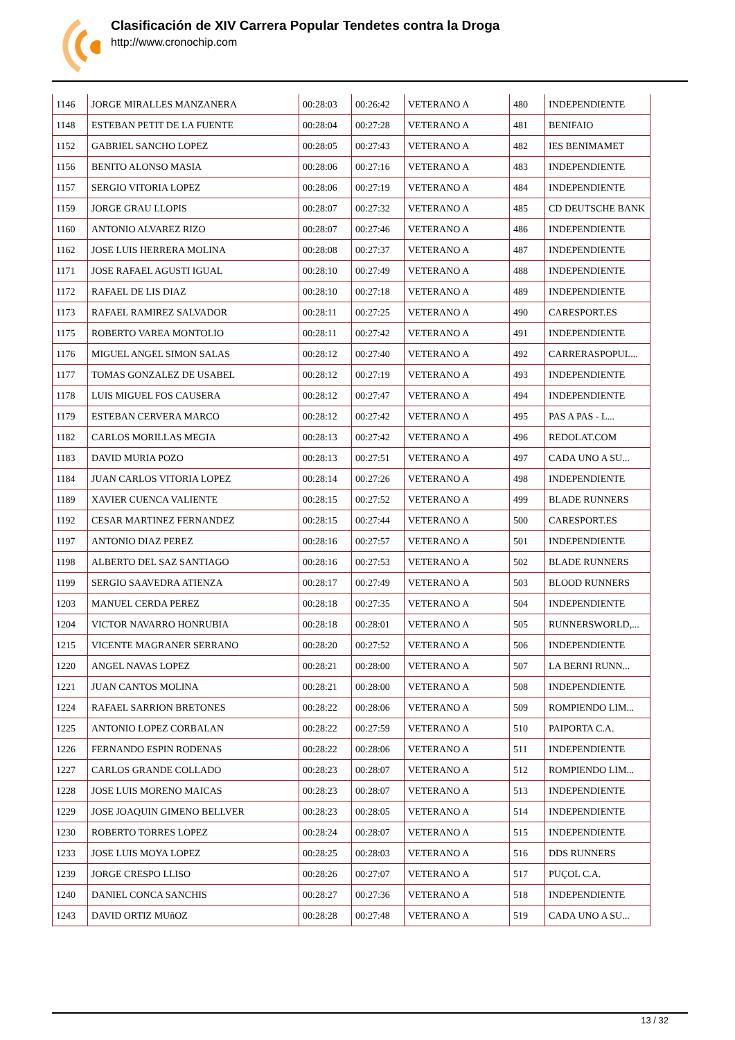Clasificación de XIV Carrera Popular Tendetes contra la Droga
http://www.cronochip.com
| 1146 | JORGE MIRALLES MANZANERA | 00:28:03 | 00:26:42 | VETERANO A | 480 | INDEPENDIENTE |
| 1148 | ESTEBAN PETIT DE LA FUENTE | 00:28:04 | 00:27:28 | VETERANO A | 481 | BENIFAIO |
| 1152 | GABRIEL SANCHO LOPEZ | 00:28:05 | 00:27:43 | VETERANO A | 482 | IES BENIMAMET |
| 1156 | BENITO ALONSO MASIA | 00:28:06 | 00:27:16 | VETERANO A | 483 | INDEPENDIENTE |
| 1157 | SERGIO VITORIA LOPEZ | 00:28:06 | 00:27:19 | VETERANO A | 484 | INDEPENDIENTE |
| 1159 | JORGE GRAU LLOPIS | 00:28:07 | 00:27:32 | VETERANO A | 485 | CD DEUTSCHE BANK |
| 1160 | ANTONIO ALVAREZ RIZO | 00:28:07 | 00:27:46 | VETERANO A | 486 | INDEPENDIENTE |
| 1162 | JOSE LUIS HERRERA MOLINA | 00:28:08 | 00:27:37 | VETERANO A | 487 | INDEPENDIENTE |
| 1171 | JOSE RAFAEL AGUSTI IGUAL | 00:28:10 | 00:27:49 | VETERANO A | 488 | INDEPENDIENTE |
| 1172 | RAFAEL DE LIS DIAZ | 00:28:10 | 00:27:18 | VETERANO A | 489 | INDEPENDIENTE |
| 1173 | RAFAEL RAMIREZ SALVADOR | 00:28:11 | 00:27:25 | VETERANO A | 490 | CARESPORT.ES |
| 1175 | ROBERTO VAREA MONTOLIO | 00:28:11 | 00:27:42 | VETERANO A | 491 | INDEPENDIENTE |
| 1176 | MIGUEL ANGEL SIMON SALAS | 00:28:12 | 00:27:40 | VETERANO A | 492 | CARRERASPOPUL... |
| 1177 | TOMAS GONZALEZ DE USABEL | 00:28:12 | 00:27:19 | VETERANO A | 493 | INDEPENDIENTE |
| 1178 | LUIS MIGUEL FOS CAUSERA | 00:28:12 | 00:27:47 | VETERANO A | 494 | INDEPENDIENTE |
| 1179 | ESTEBAN CERVERA MARCO | 00:28:12 | 00:27:42 | VETERANO A | 495 | PAS A PAS - L... |
| 1182 | CARLOS MORILLAS MEGIA | 00:28:13 | 00:27:42 | VETERANO A | 496 | REDOLAT.COM |
| 1183 | DAVID MURIA POZO | 00:28:13 | 00:27:51 | VETERANO A | 497 | CADA UNO A SU... |
| 1184 | JUAN CARLOS VITORIA LOPEZ | 00:28:14 | 00:27:26 | VETERANO A | 498 | INDEPENDIENTE |
| 1189 | XAVIER CUENCA VALIENTE | 00:28:15 | 00:27:52 | VETERANO A | 499 | BLADE RUNNERS |
| 1192 | CESAR MARTINEZ FERNANDEZ | 00:28:15 | 00:27:44 | VETERANO A | 500 | CARESPORT.ES |
| 1197 | ANTONIO DIAZ PEREZ | 00:28:16 | 00:27:57 | VETERANO A | 501 | INDEPENDIENTE |
| 1198 | ALBERTO DEL SAZ SANTIAGO | 00:28:16 | 00:27:53 | VETERANO A | 502 | BLADE RUNNERS |
| 1199 | SERGIO SAAVEDRA ATIENZA | 00:28:17 | 00:27:49 | VETERANO A | 503 | BLOOD RUNNERS |
| 1203 | MANUEL CERDA PEREZ | 00:28:18 | 00:27:35 | VETERANO A | 504 | INDEPENDIENTE |
| 1204 | VICTOR NAVARRO HONRUBIA | 00:28:18 | 00:28:01 | VETERANO A | 505 | RUNNERSWORLD,... |
| 1215 | VICENTE MAGRANER SERRANO | 00:28:20 | 00:27:52 | VETERANO A | 506 | INDEPENDIENTE |
| 1220 | ANGEL NAVAS LOPEZ | 00:28:21 | 00:28:00 | VETERANO A | 507 | LA BERNI RUNN... |
| 1221 | JUAN CANTOS MOLINA | 00:28:21 | 00:28:00 | VETERANO A | 508 | INDEPENDIENTE |
| 1224 | RAFAEL SARRION BRETONES | 00:28:22 | 00:28:06 | VETERANO A | 509 | ROMPIENDO LIM... |
| 1225 | ANTONIO LOPEZ CORBALAN | 00:28:22 | 00:27:59 | VETERANO A | 510 | PAIPORTA C.A. |
| 1226 | FERNANDO ESPIN RODENAS | 00:28:22 | 00:28:06 | VETERANO A | 511 | INDEPENDIENTE |
| 1227 | CARLOS GRANDE COLLADO | 00:28:23 | 00:28:07 | VETERANO A | 512 | ROMPIENDO LIM... |
| 1228 | JOSE LUIS MORENO MAICAS | 00:28:23 | 00:28:07 | VETERANO A | 513 | INDEPENDIENTE |
| 1229 | JOSE JOAQUIN GIMENO BELLVER | 00:28:23 | 00:28:05 | VETERANO A | 514 | INDEPENDIENTE |
| 1230 | ROBERTO TORRES LOPEZ | 00:28:24 | 00:28:07 | VETERANO A | 515 | INDEPENDIENTE |
| 1233 | JOSE LUIS MOYA LOPEZ | 00:28:25 | 00:28:03 | VETERANO A | 516 | DDS RUNNERS |
| 1239 | JORGE CRESPO LLISO | 00:28:26 | 00:27:07 | VETERANO A | 517 | PUÇOL C.A. |
| 1240 | DANIEL CONCA SANCHIS | 00:28:27 | 00:27:36 | VETERANO A | 518 | INDEPENDIENTE |
| 1243 | DAVID ORTIZ MUñOZ | 00:28:28 | 00:27:48 | VETERANO A | 519 | CADA UNO A SU... |
13 / 32